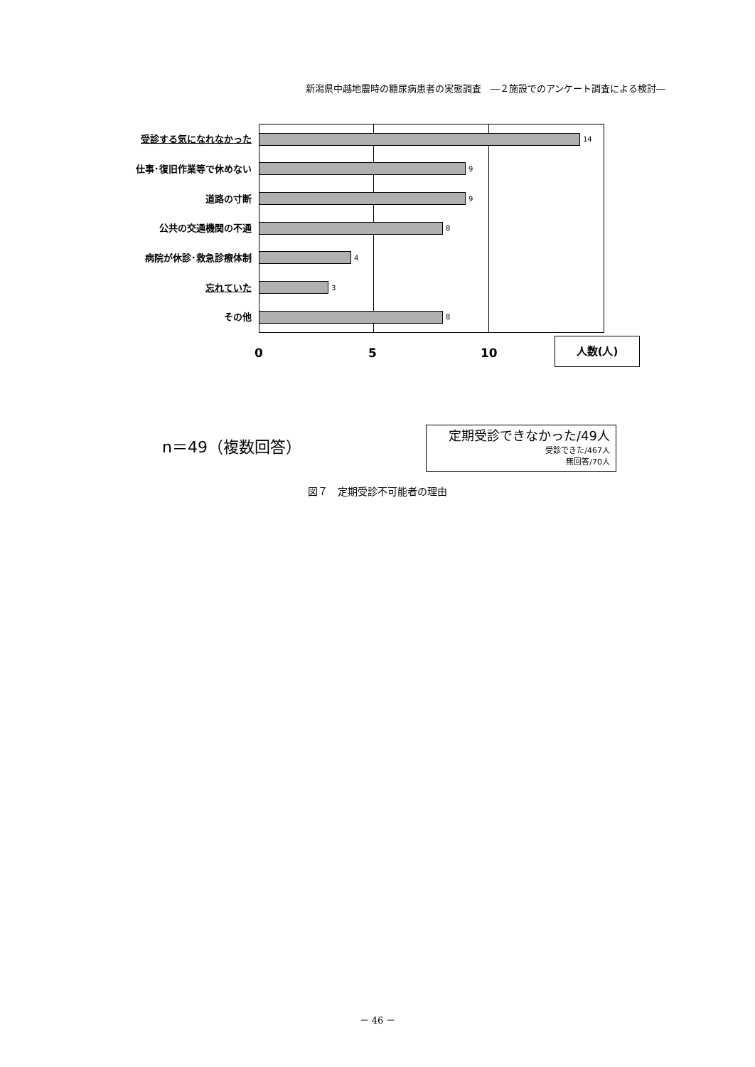新潟県中越地震時の糖尿病患者の実態調査　―２施設でのアンケート調査による検討―
受診する気になれなかった
14
仕事･復旧作業等で休めない
9
道路の寸断
9
公共の交通機関の不通
8
病院が休診･救急診療体制
4
忘れていた
3
その他
8
0 5 10
人数(人)
n＝49（複数回答）
定期受診できなかった/49人
受診できた/467人
無回答/70人
図７　定期受診不可能者の理由
－ 46 －